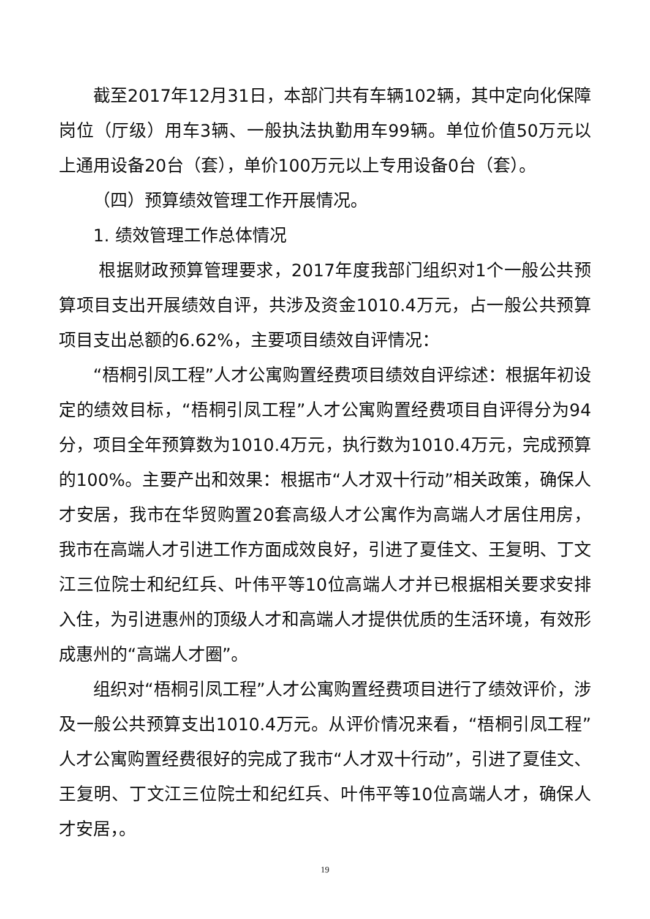截至2017年12月31日，本部门共有车辆102辆，其中定向化保障岗位（厅级）用车3辆、一般执法执勤用车99辆。单位价值50万元以上通用设备20台（套），单价100万元以上专用设备0台（套）。
（四）预算绩效管理工作开展情况。
1. 绩效管理工作总体情况
根据财政预算管理要求，2017年度我部门组织对1个一般公共预算项目支出开展绩效自评，共涉及资金1010.4万元，占一般公共预算项目支出总额的6.62%，主要项目绩效自评情况：
“梧桐引凤工程”人才公寓购置经费项目绩效自评综述：根据年初设定的绩效目标，“梧桐引凤工程”人才公寓购置经费项目自评得分为94分，项目全年预算数为1010.4万元，执行数为1010.4万元，完成预算的100%。主要产出和效果：根据市“人才双十行动”相关政策，确保人才安居，我市在华贸购置20套高级人才公寓作为高端人才居住用房，我市在高端人才引进工作方面成效良好，引进了夏佳文、王复明、丁文江三位院士和纪红兵、叶伟平等10位高端人才并已根据相关要求安排入住，为引进惠州的顶级人才和高端人才提供优质的生活环境，有效形成惠州的“高端人才圈”。
组织对“梧桐引凤工程”人才公寓购置经费项目进行了绩效评价，涉及一般公共预算支出1010.4万元。从评价情况来看，“梧桐引凤工程”人才公寓购置经费很好的完成了我市“人才双十行动”，引进了夏佳文、王复明、丁文江三位院士和纪红兵、叶伟平等10位高端人才，确保人才安居，。
19